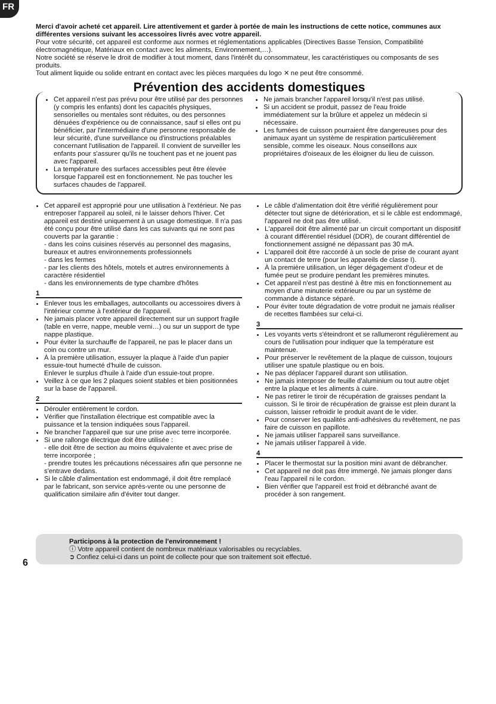FR
Merci d'avoir acheté cet appareil. Lire attentivement et garder à portée de main les instructions de cette notice, communes aux différentes versions suivant les accessoires livrés avec votre appareil.
Pour votre sécurité, cet appareil est conforme aux normes et réglementations applicables (Directives Basse Tension, Compatibilité électromagnétique, Matériaux en contact avec les aliments, Environnement,…).
Notre société se réserve le droit de modifier à tout moment, dans l'intérêt du consommateur, les caractéristiques ou composants de ses produits.
Tout aliment liquide ou solide entrant en contact avec les pièces marquées du logo ✕ ne peut être consommé.
Prévention des accidents domestiques
Cet appareil n'est pas prévu pour être utilisé par des personnes (y compris les enfants) dont les capacités physiques, sensorielles ou mentales sont réduites, ou des personnes dénuées d'expérience ou de connaissance, sauf si elles ont pu bénéficier, par l'intermédiaire d'une personne responsable de leur sécurité, d'une surveillance ou d'instructions préalables concernant l'utilisation de l'appareil. Il convient de surveiller les enfants pour s'assurer qu'ils ne touchent pas et ne jouent pas avec l'appareil.
La température des surfaces accessibles peut être élevée lorsque l'appareil est en fonctionnement. Ne pas toucher les surfaces chaudes de l'appareil.
Ne jamais brancher l'appareil lorsqu'il n'est pas utilisé.
Si un accident se produit, passez de l'eau froide immédiatement sur la brûlure et appelez un médecin si nécessaire.
Les fumées de cuisson pourraient être dangereuses pour des animaux ayant un système de respiration particulièrement sensible, comme les oiseaux. Nous conseillons aux propriétaires d'oiseaux de les éloigner du lieu de cuisson.
Cet appareil est approprié pour une utilisation à l'extérieur. Ne pas entreposer l'appareil au soleil, ni le laisser dehors l'hiver. Cet appareil est destiné uniquement à un usage domestique. Il n'a pas été conçu pour être utilisé dans les cas suivants qui ne sont pas couverts par la garantie :
- dans les coins cuisines réservés au personnel des magasins, bureaux et autres environnements professionnels
- dans les fermes
- par les clients des hôtels, motels et autres environnements à caractère résidentiel
- dans les environnements de type chambre d'hôtes
1
Enlever tous les emballages, autocollants ou accessoires divers à l'intérieur comme à l'extérieur de l'appareil.
Ne jamais placer votre appareil directement sur un support fragile (table en verre, nappe, meuble verni…) ou sur un support de type nappe plastique.
Pour éviter la surchauffe de l'appareil, ne pas le placer dans un coin ou contre un mur.
À la première utilisation, essuyer la plaque à l'aide d'un papier essuie-tout humecté d'huile de cuisson.
Enlever le surplus d'huile à l'aide d'un essuie-tout propre.
Veillez à ce que les 2 plaques soient stables et bien positionnées sur la base de l'appareil.
2
Dérouler entièrement le cordon.
Vérifier que l'installation électrique est compatible avec la puissance et la tension indiquées sous l'appareil.
Ne brancher l'appareil que sur une prise avec terre incorporée.
Si une rallonge électrique doit être utilisée :
- elle doit être de section au moins équivalente et avec prise de terre incorporée ;
- prendre toutes les précautions nécessaires afin que personne ne s'entrave dedans.
Si le câble d'alimentation est endommagé, il doit être remplacé par le fabricant, son service après-vente ou une personne de qualification similaire afin d'éviter tout danger.
Le câble d'alimentation doit être vérifié régulièrement pour détecter tout signe de détérioration, et si le câble est endommagé, l'appareil ne doit pas être utilisé.
L'appareil doit être alimenté par un circuit comportant un dispositif à courant différentiel résiduel (DDR), de courant différentiel de fonctionnement assigné ne dépassant pas 30 mA.
L'appareil doit être raccordé à un socle de prise de courant ayant un contact de terre (pour les appareils de classe I).
À la première utilisation, un léger dégagement d'odeur et de fumée peut se produire pendant les premières minutes.
Cet appareil n'est pas destiné à être mis en fonctionnement au moyen d'une minuterie extérieure ou par un système de commande à distance séparé.
Pour éviter toute dégradation de votre produit ne jamais réaliser de recettes flambées sur celui-ci.
3
Les voyants verts s'éteindront et se rallumeront régulièrement au cours de l'utilisation pour indiquer que la température est maintenue.
Pour préserver le revêtement de la plaque de cuisson, toujours utiliser une spatule plastique ou en bois.
Ne pas déplacer l'appareil durant son utilisation.
Ne jamais interposer de feuille d'aluminium ou tout autre objet entre la plaque et les aliments à cuire.
Ne pas retirer le tiroir de récupération de graisses pendant la cuisson. Si le tiroir de récupération de graisse est plein durant la cuisson, laisser refroidir le produit avant de le vider.
Pour conserver les qualités anti-adhésives du revêtement, ne pas faire de cuisson en papillote.
Ne jamais utiliser l'appareil sans surveillance.
Ne jamais utiliser l'appareil à vide.
4
Placer le thermostat sur la position mini avant de débrancher.
Cet appareil ne doit pas être immergé. Ne jamais plonger dans l'eau l'appareil ni le cordon.
Bien vérifier que l'appareil est froid et débranché avant de procéder à son rangement.
Participons à la protection de l'environnement !
ⓘ Votre appareil contient de nombreux matériaux valorisables ou recyclables.
➲ Confiez celui-ci dans un point de collecte pour que son traitement soit effectué.
6